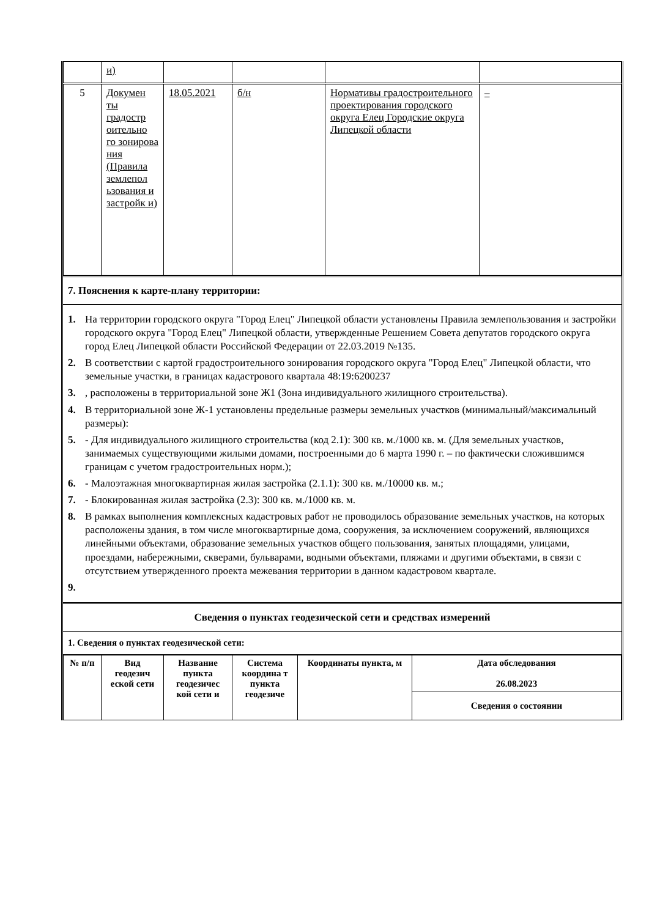| | и) | | | | |
| 5 | Докумен ты градостр оительно го зонирова ния (Правила землепол ьзования и застройк и) | 18.05.2021 | б/н | Нормативы градостроительного проектирования городского округа Елец Городские округа Липецкой области | – |
7. Пояснения к карте-плану территории:
1. На территории городского округа "Город Елец" Липецкой области установлены Правила землепользования и застройки городского округа "Город Елец" Липецкой области, утвержденные Решением Совета депутатов городского округа город Елец Липецкой области Российской Федерации от 22.03.2019 №135.
2. В соответствии с картой градостроительного зонирования городского округа "Город Елец" Липецкой области, что земельные участки, в границах кадастрового квартала 48:19:6200237
3., расположены в территориальной зоне Ж1 (Зона индивидуального жилищного строительства).
4. В территориальной зоне Ж-1 установлены предельные размеры земельных участков (минимальный/максимальный размеры):
5. - Для индивидуального жилищного строительства (код 2.1): 300 кв. м./1000 кв. м. (Для земельных участков, занимаемых существующими жилыми домами, построенными до 6 марта 1990 г. – по фактически сложившимся границам с учетом градостроительных норм.);
6. - Малоэтажная многоквартирная жилая застройка (2.1.1): 300 кв. м./10000 кв. м.;
7. - Блокированная жилая застройка (2.3): 300 кв. м./1000 кв. м.
8. В рамках выполнения комплексных кадастровых работ не проводилось образование земельных участков, на которых расположены здания, в том числе многоквартирные дома, сооружения, за исключением сооружений, являющихся линейными объектами, образование земельных участков общего пользования, занятых площадями, улицами, проездами, набережными, скверами, бульварами, водными объектами, пляжами и другими объектами, в связи с отсутствием утвержденного проекта межевания территории в данном кадастровом квартале.
9.
Сведения о пунктах геодезической сети и средствах измерений
1. Сведения о пунктах геодезической сети:
| № п/п | Вид геодезич еской сети | Название пункта геодезичес кой сети и | Система координа т пункта геодезиче | Координаты пункта, м | Дата обследования 26.08.2023 |
| --- | --- | --- | --- | --- | --- |
| | | | | | Сведения о состоянии |